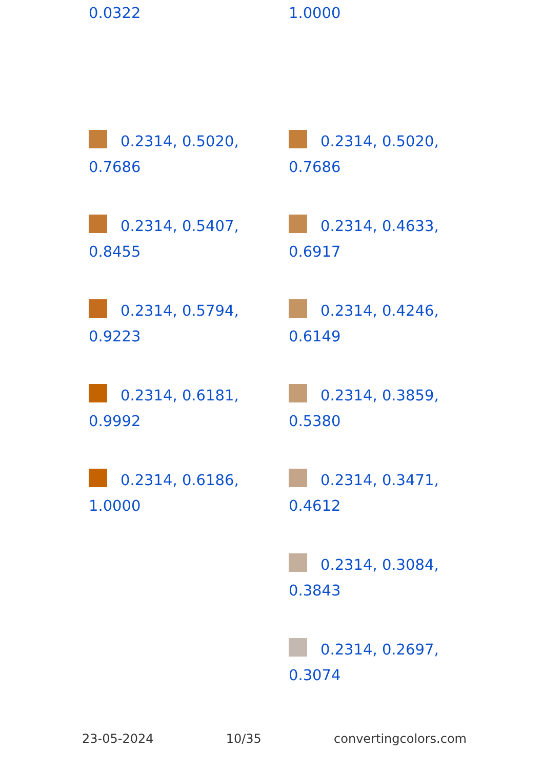0.0322
0.2314, 0.5020, 0.7686
0.2314, 0.5407, 0.8455
0.2314, 0.5794, 0.9223
0.2314, 0.6181, 0.9992
0.2314, 0.6186, 1.0000
1.0000
0.2314, 0.5020, 0.7686
0.2314, 0.4633, 0.6917
0.2314, 0.4246, 0.6149
0.2314, 0.3859, 0.5380
0.2314, 0.3471, 0.4612
0.2314, 0.3084, 0.3843
0.2314, 0.2697, 0.3074
23-05-2024 10/35 convertingcolors.com